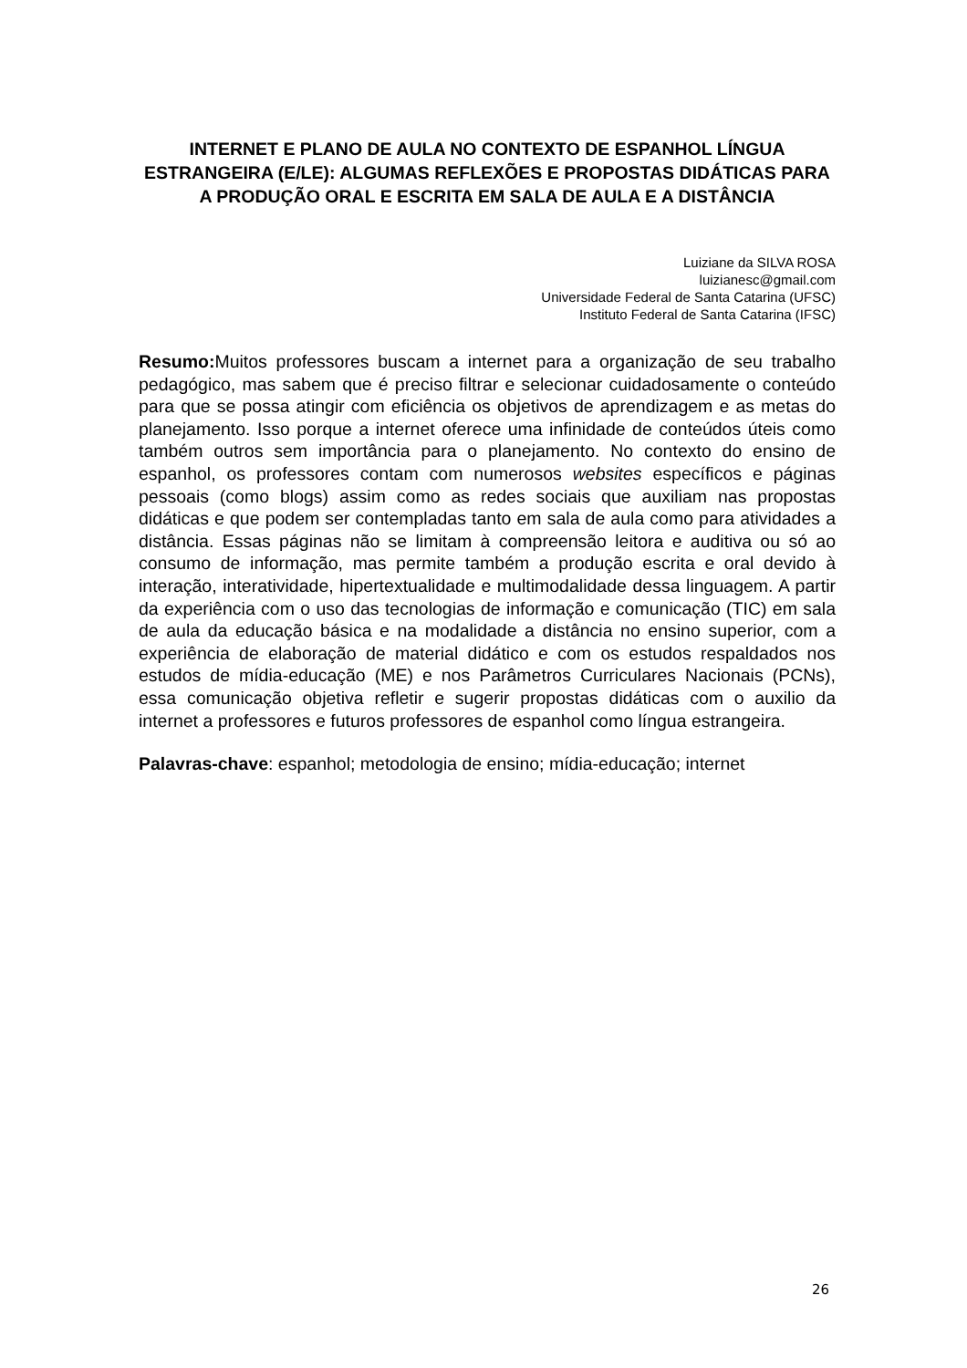INTERNET E PLANO DE AULA NO CONTEXTO DE ESPANHOL LÍNGUA ESTRANGEIRA (E/LE): ALGUMAS REFLEXÕES E PROPOSTAS DIDÁTICAS PARA A PRODUÇÃO ORAL E ESCRITA EM SALA DE AULA E A DISTÂNCIA
Luiziane da SILVA ROSA
luizianesc@gmail.com
Universidade Federal de Santa Catarina (UFSC)
Instituto Federal de Santa Catarina (IFSC)
Resumo: Muitos professores buscam a internet para a organização de seu trabalho pedagógico, mas sabem que é preciso filtrar e selecionar cuidadosamente o conteúdo para que se possa atingir com eficiência os objetivos de aprendizagem e as metas do planejamento. Isso porque a internet oferece uma infinidade de conteúdos úteis como também outros sem importância para o planejamento. No contexto do ensino de espanhol, os professores contam com numerosos websites específicos e páginas pessoais (como blogs) assim como as redes sociais que auxiliam nas propostas didáticas e que podem ser contempladas tanto em sala de aula como para atividades a distância. Essas páginas não se limitam à compreensão leitora e auditiva ou só ao consumo de informação, mas permite também a produção escrita e oral devido à interação, interatividade, hipertextualidade e multimodalidade dessa linguagem. A partir da experiência com o uso das tecnologias de informação e comunicação (TIC) em sala de aula da educação básica e na modalidade a distância no ensino superior, com a experiência de elaboração de material didático e com os estudos respaldados nos estudos de mídia-educação (ME) e nos Parâmetros Curriculares Nacionais (PCNs), essa comunicação objetiva refletir e sugerir propostas didáticas com o auxilio da internet a professores e futuros professores de espanhol como língua estrangeira.
Palavras-chave: espanhol; metodologia de ensino; mídia-educação; internet
26